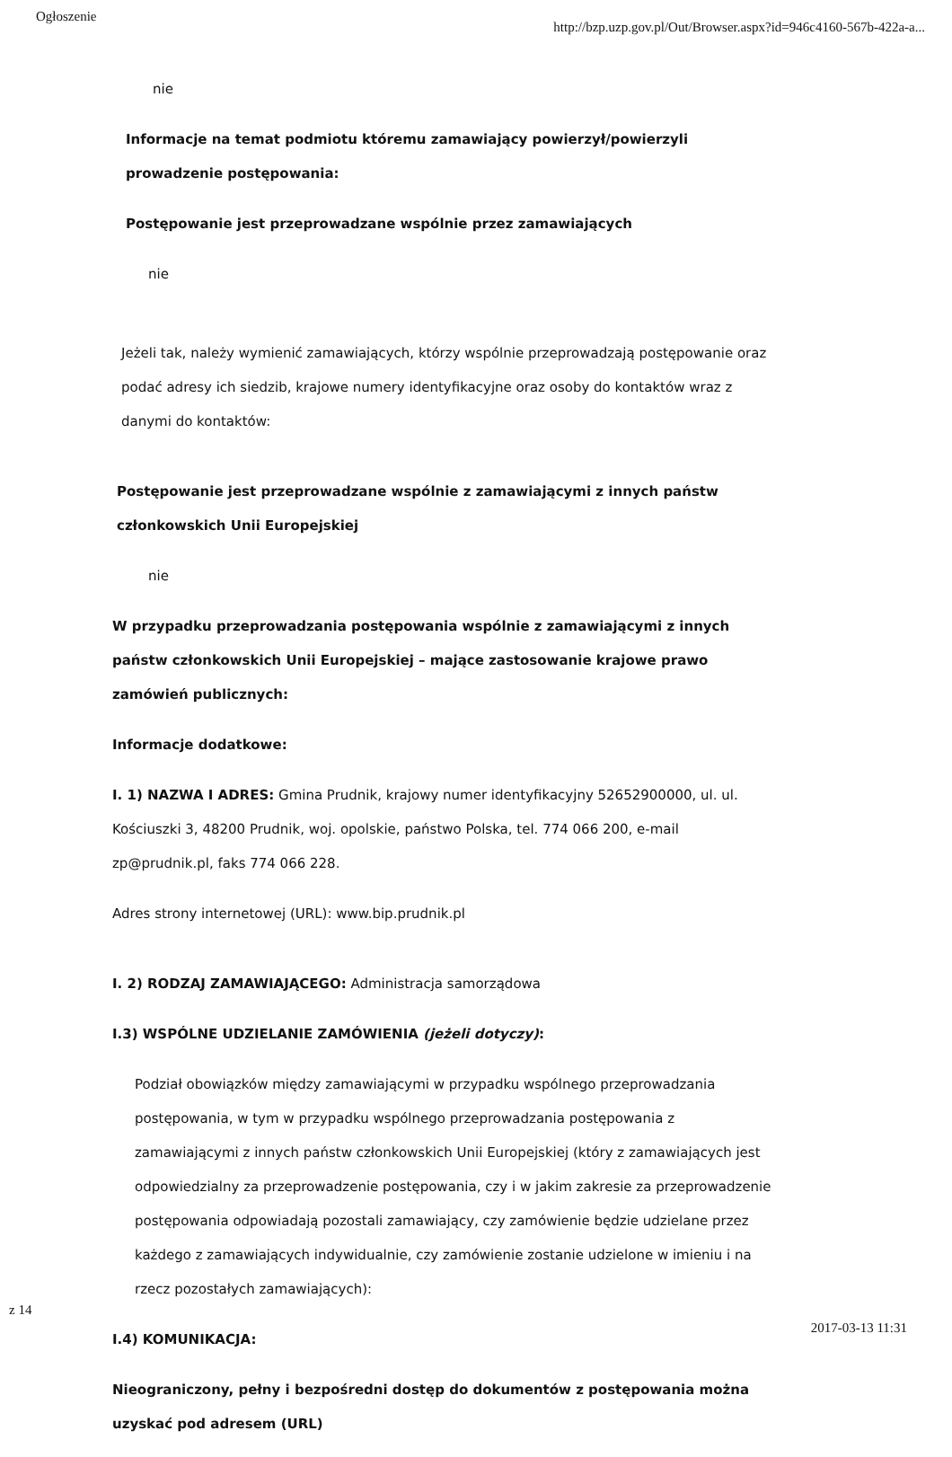Ogłoszenie
http://bzp.uzp.gov.pl/Out/Browser.aspx?id=946c4160-567b-422a-a...
nie
Informacje na temat podmiotu któremu zamawiający powierzył/powierzyli prowadzenie postępowania:
Postępowanie jest przeprowadzane wspólnie przez zamawiających
nie
Jeżeli tak, należy wymienić zamawiających, którzy wspólnie przeprowadzają postępowanie oraz podać adresy ich siedzib, krajowe numery identyfikacyjne oraz osoby do kontaktów wraz z danymi do kontaktów:
Postępowanie jest przeprowadzane wspólnie z zamawiającymi z innych państw członkowskich Unii Europejskiej
nie
W przypadku przeprowadzania postępowania wspólnie z zamawiającymi z innych państw członkowskich Unii Europejskiej – mające zastosowanie krajowe prawo zamówień publicznych:
Informacje dodatkowe:
I. 1) NAZWA I ADRES: Gmina Prudnik, krajowy numer identyfikacyjny 52652900000, ul. ul. Kościuszki 3, 48200 Prudnik, woj. opolskie, państwo Polska, tel. 774 066 200, e-mail zp@prudnik.pl, faks 774 066 228.
Adres strony internetowej (URL): www.bip.prudnik.pl
I. 2) RODZAJ ZAMAWIAJĄCEGO: Administracja samorządowa
I.3) WSPÓLNE UDZIELANIE ZAMÓWIENIA (jeżeli dotyczy):
Podział obowiązków między zamawiającymi w przypadku wspólnego przeprowadzania postępowania, w tym w przypadku wspólnego przeprowadzania postępowania z zamawiającymi z innych państw członkowskich Unii Europejskiej (który z zamawiających jest odpowiedzialny za przeprowadzenie postępowania, czy i w jakim zakresie za przeprowadzenie postępowania odpowiadają pozostali zamawiający, czy zamówienie będzie udzielane przez każdego z zamawiających indywidualnie, czy zamówienie zostanie udzielone w imieniu i na rzecz pozostałych zamawiających):
I.4) KOMUNIKACJA:
Nieograniczony, pełny i bezpośredni dostęp do dokumentów z postępowania można uzyskać pod adresem (URL)
z 14
2017-03-13 11:31